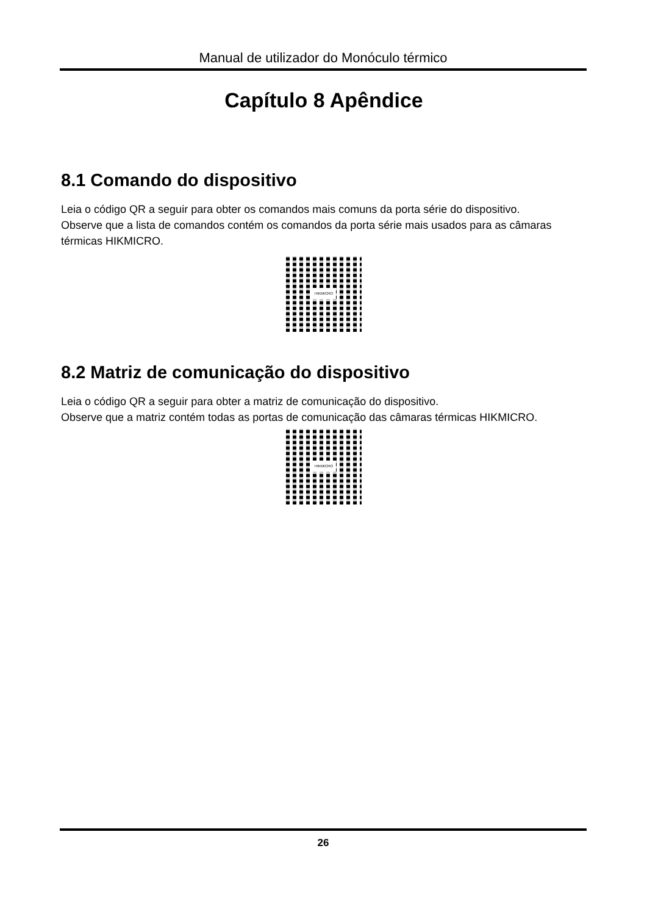Manual de utilizador do Monóculo térmico
Capítulo 8 Apêndice
8.1 Comando do dispositivo
Leia o código QR a seguir para obter os comandos mais comuns da porta série do dispositivo.
Observe que a lista de comandos contém os comandos da porta série mais usados para as câmaras térmicas HIKMICRO.
HIKMICRO
8.2 Matriz de comunicação do dispositivo
Leia o código QR a seguir para obter a matriz de comunicação do dispositivo.
Observe que a matriz contém todas as portas de comunicação das câmaras térmicas HIKMICRO.
HIKMICRO
26